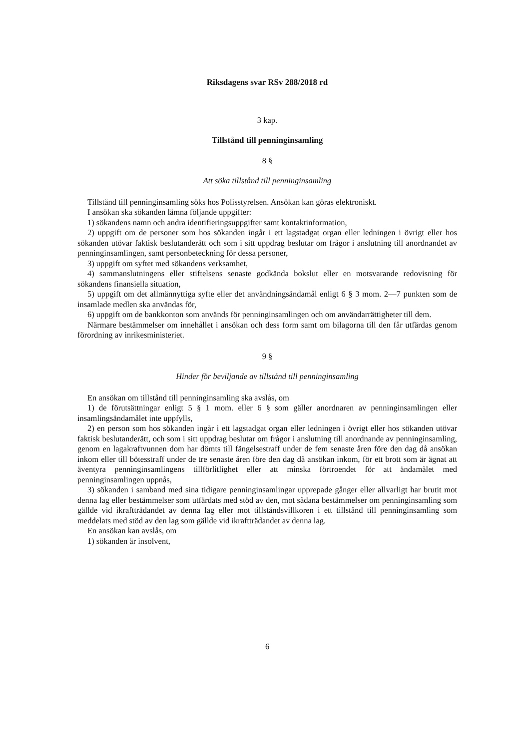Riksdagens svar RSv 288/2018 rd
3 kap.
Tillstånd till penninginsamling
8 §
Att söka tillstånd till penninginsamling
Tillstånd till penninginsamling söks hos Polisstyrelsen. Ansökan kan göras elektroniskt.
I ansökan ska sökanden lämna följande uppgifter:
1) sökandens namn och andra identifieringsuppgifter samt kontaktinformation,
2) uppgift om de personer som hos sökanden ingår i ett lagstadgat organ eller ledningen i övrigt eller hos sökanden utövar faktisk beslutanderätt och som i sitt uppdrag beslutar om frågor i anslutning till anordnandet av penninginsamlingen, samt personbeteckning för dessa personer,
3) uppgift om syftet med sökandens verksamhet,
4) sammanslutningens eller stiftelsens senaste godkända bokslut eller en motsvarande redovisning för sökandens finansiella situation,
5) uppgift om det allmännyttiga syfte eller det användningsändamål enligt 6 § 3 mom. 2—7 punkten som de insamlade medlen ska användas för,
6) uppgift om de bankkonton som används för penninginsamlingen och om användarrättigheter till dem.
Närmare bestämmelser om innehållet i ansökan och dess form samt om bilagorna till den får utfärdas genom förordning av inrikesministeriet.
9 §
Hinder för beviljande av tillstånd till penninginsamling
En ansökan om tillstånd till penninginsamling ska avslås, om
1) de förutsättningar enligt 5 § 1 mom. eller 6 § som gäller anordnaren av penninginsamlingen eller insamlingsändamålet inte uppfylls,
2) en person som hos sökanden ingår i ett lagstadgat organ eller ledningen i övrigt eller hos sökanden utövar faktisk beslutanderätt, och som i sitt uppdrag beslutar om frågor i anslutning till anordnande av penninginsamling, genom en lagakraftvunnen dom har dömts till fängelsestraff under de fem senaste åren före den dag då ansökan inkom eller till bötesstraff under de tre senaste åren före den dag då ansökan inkom, för ett brott som är ägnat att äventyra penninginsamlingens tillförlitlighet eller att minska förtroendet för att ändamålet med penninginsamlingen uppnås,
3) sökanden i samband med sina tidigare penninginsamlingar upprepade gånger eller allvarligt har brutit mot denna lag eller bestämmelser som utfärdats med stöd av den, mot sådana bestämmelser om penninginsamling som gällde vid ikraftträdandet av denna lag eller mot tillståndsvillkoren i ett tillstånd till penninginsamling som meddelats med stöd av den lag som gällde vid ikraftträdandet av denna lag.
En ansökan kan avslås, om
1) sökanden är insolvent,
6